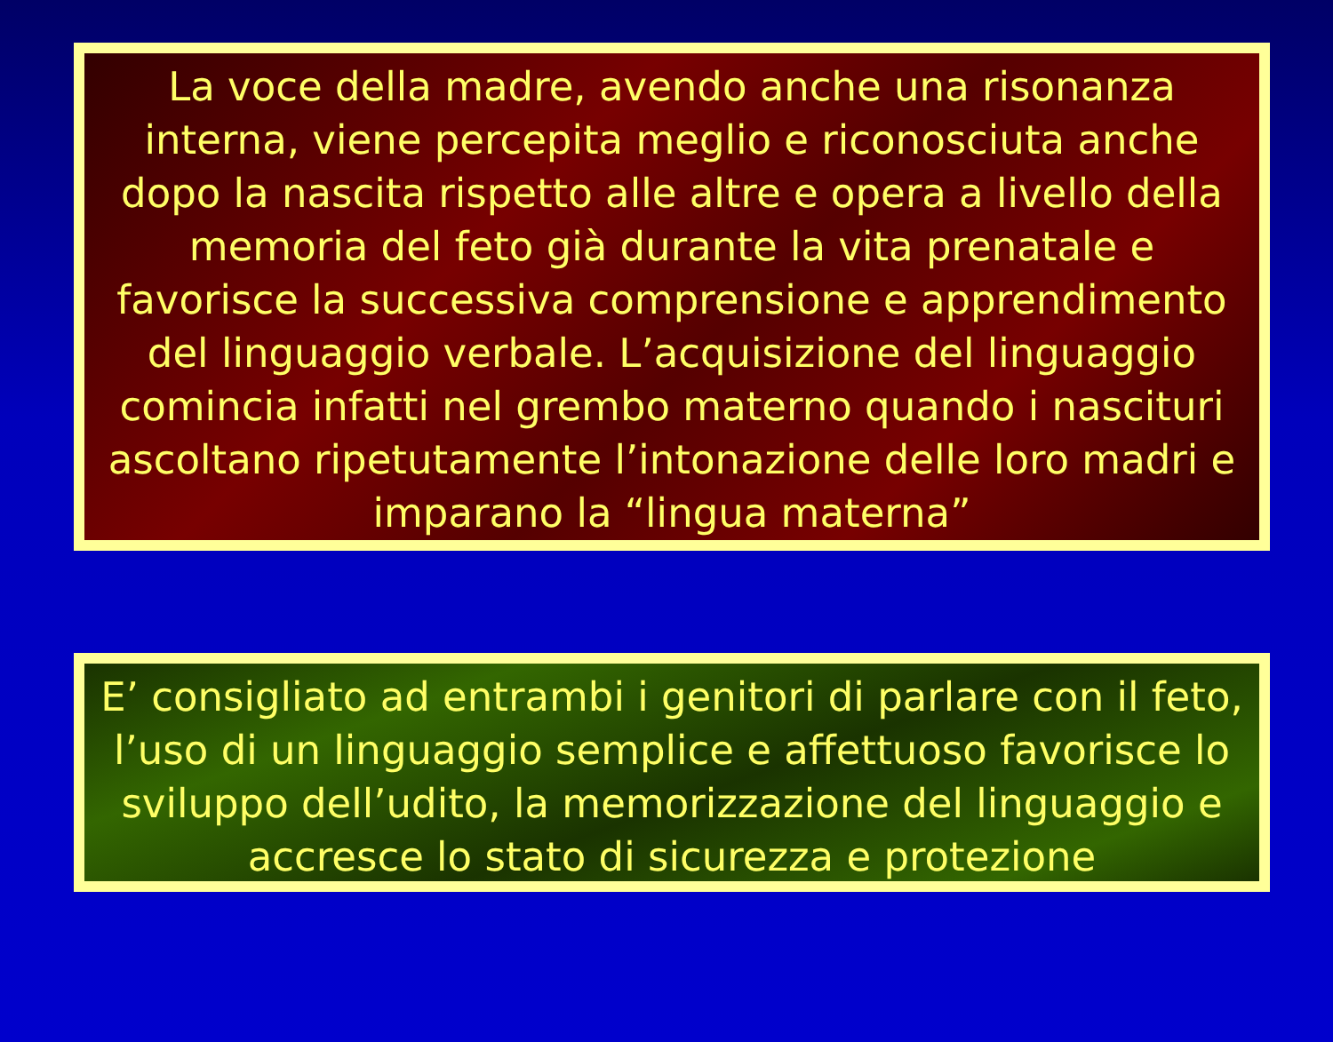La voce della madre, avendo anche una risonanza interna, viene percepita meglio e riconosciuta anche dopo la nascita rispetto alle altre e opera a livello della memoria del feto già durante la vita prenatale e favorisce la successiva comprensione e apprendimento del linguaggio verbale. L’acquisizione del linguaggio comincia infatti nel grembo materno quando i nascituri ascoltano ripetutamente l’intonazione delle loro madri e imparano la “lingua materna”
E’ consigliato ad entrambi i genitori di parlare con il feto, l’uso di un linguaggio semplice e affettuoso favorisce lo sviluppo dell’udito, la memorizzazione del linguaggio e accresce lo stato di sicurezza e protezione